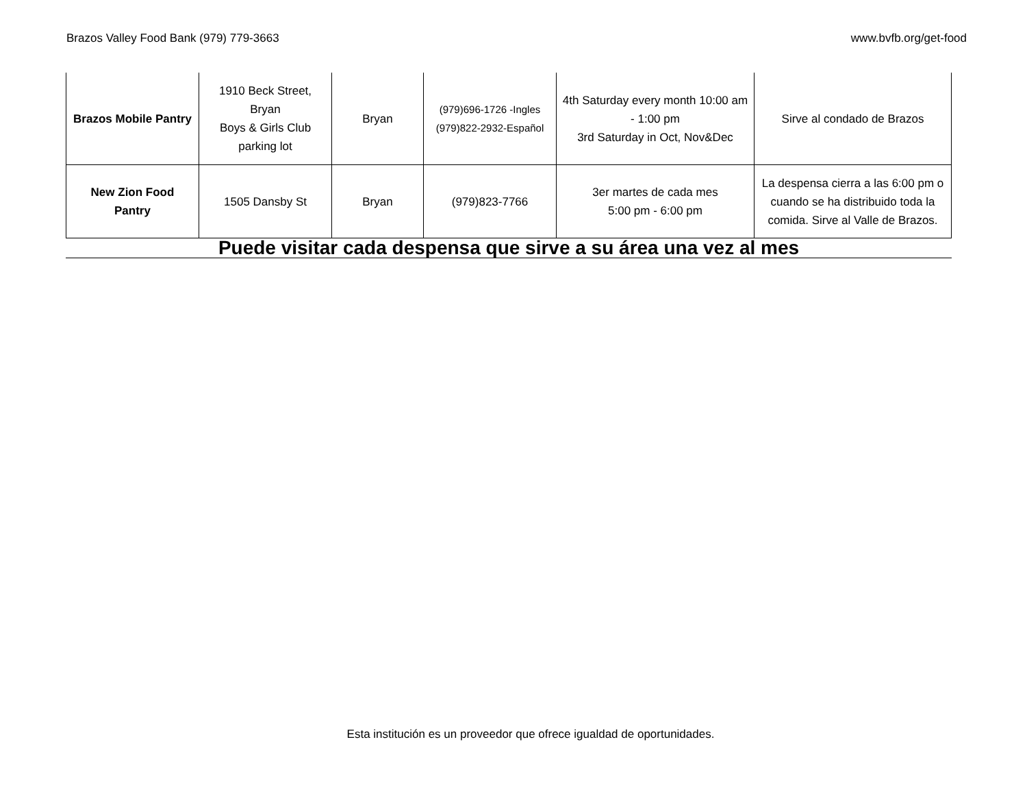Brazos Valley Food Bank (979) 779-3663 www.bvfb.org/get-food
| Brazos Mobile Pantry | 1910 Beck Street, Bryan Boys & Girls Club parking lot | Bryan | (979)696-1726 -Ingles (979)822-2932-Español | 4th Saturday every month 10:00 am - 1:00 pm 3rd Saturday in Oct, Nov&Dec | Sirve al condado de Brazos |
| New Zion Food Pantry | 1505 Dansby St | Bryan | (979)823-7766 | 3er martes de cada mes 5:00 pm - 6:00 pm | La despensa cierra a las 6:00 pm o cuando se ha distribuido toda la comida. Sirve al Valle de Brazos. |
Puede visitar cada despensa que sirve a su área una vez al mes
Esta institución es un proveedor que ofrece igualdad de oportunidades.